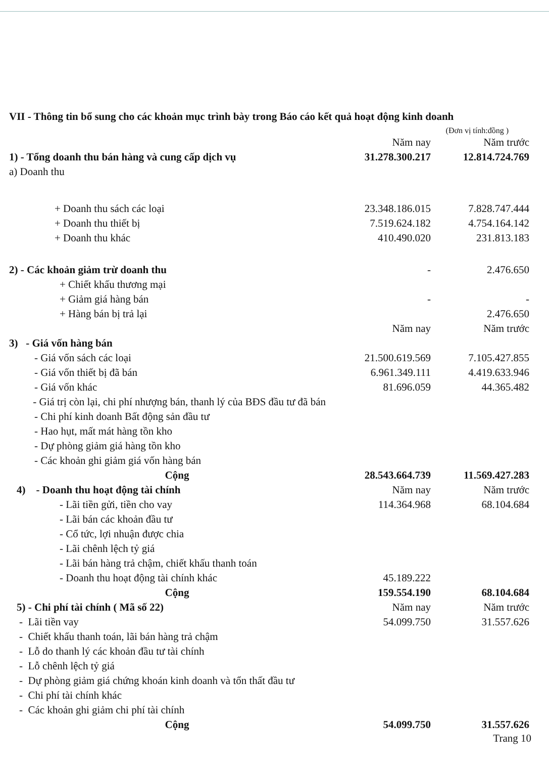VII - Thông tin bổ sung cho các khoản mục trình bày trong Báo cáo kết quả hoạt động kinh doanh
(Đơn vị tính:đồng )
| | Năm nay | Năm trước |
| 1) - Tổng doanh thu bán hàng và cung cấp dịch vụ | 31.278.300.217 | 12.814.724.769 |
| a) Doanh thu | | |
| + Doanh thu sách các loại | 23.348.186.015 | 7.828.747.444 |
| + Doanh thu thiết bị | 7.519.624.182 | 4.754.164.142 |
| + Doanh thu khác | 410.490.020 | 231.813.183 |
| 2) - Các khoản giảm trừ doanh thu | - | 2.476.650 |
| + Chiết khấu thương mại | | |
| + Giảm giá hàng bán | - | - |
| + Hàng bán bị trả lại | | 2.476.650 |
| | Năm nay | Năm trước |
| 3) - Giá vốn hàng bán | | |
| - Giá vốn sách các loại | 21.500.619.569 | 7.105.427.855 |
| - Giá vốn thiết bị đã bán | 6.961.349.111 | 4.419.633.946 |
| - Giá vốn khác | 81.696.059 | 44.365.482 |
| - Giá trị còn lại, chi phí nhượng bán, thanh lý của BĐS đầu tư đã bán | | |
| - Chi phí kinh doanh Bất động sản đầu tư | | |
| - Hao hụt, mất mát hàng tồn kho | | |
| - Dự phòng giảm giá hàng tồn kho | | |
| - Các khoản ghi giảm giá vốn hàng bán | | |
| Cộng | 28.543.664.739 | 11.569.427.283 |
| 4) - Doanh thu hoạt động tài chính | Năm nay | Năm trước |
| - Lãi tiền gửi, tiền cho vay | 114.364.968 | 68.104.684 |
| - Lãi bán các khoản đầu tư | | |
| - Cổ tức, lợi nhuận được chia | | |
| - Lãi chênh lệch tỷ giá | | |
| - Lãi bán hàng trả chậm, chiết khấu thanh toán | | |
| - Doanh thu hoạt động tài chính khác | 45.189.222 | |
| Cộng | 159.554.190 | 68.104.684 |
| 5) - Chi phí tài chính ( Mã số 22) | Năm nay | Năm trước |
| - Lãi tiền vay | 54.099.750 | 31.557.626 |
| - Chiết khấu thanh toán, lãi bán hàng trả chậm | | |
| - Lỗ do thanh lý các khoản đầu tư tài chính | | |
| - Lỗ chênh lệch tỷ giá | | |
| - Dự phòng giảm giá chứng khoán kinh doanh và tổn thất đầu tư | | |
| - Chi phí tài chính khác | | |
| - Các khoản ghi giảm chi phí tài chính | | |
| Cộng | 54.099.750 | 31.557.626 |
Trang 10